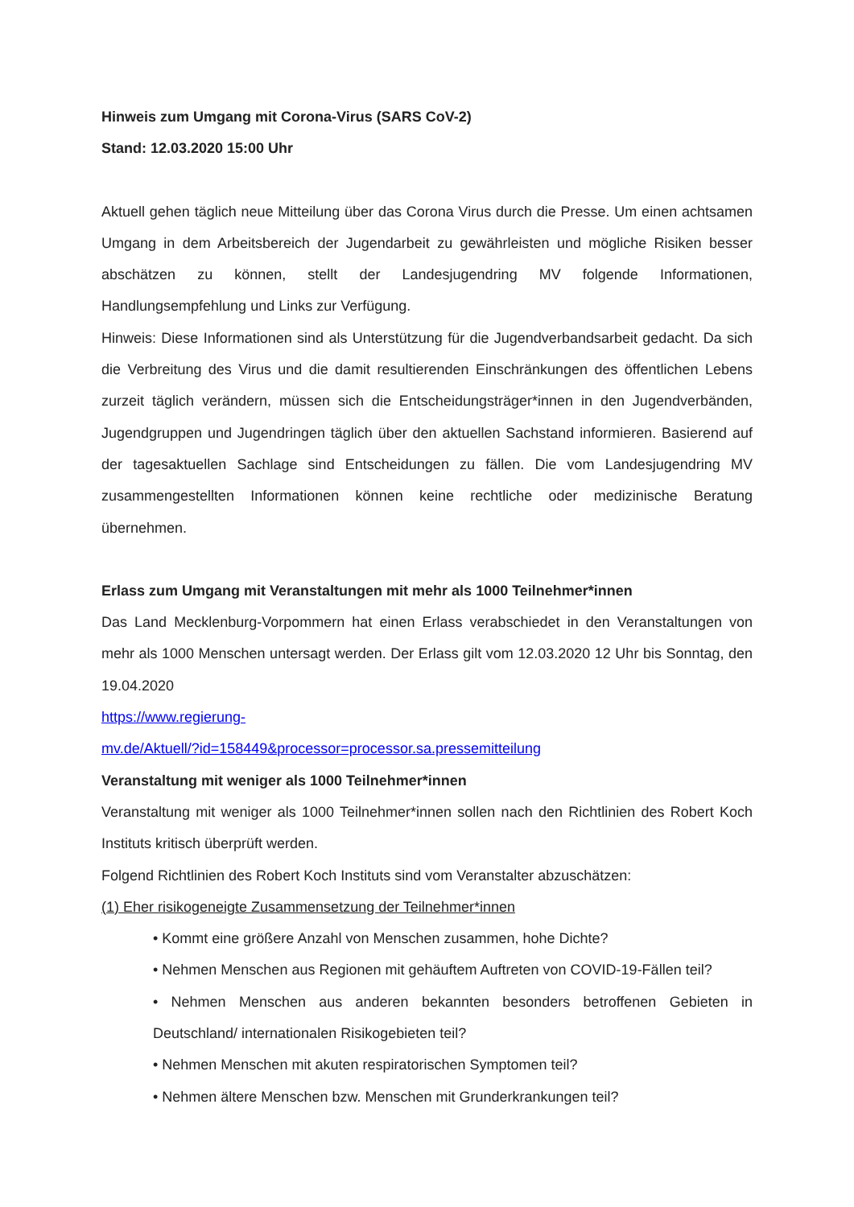Hinweis zum Umgang mit Corona-Virus (SARS CoV-2)
Stand: 12.03.2020 15:00 Uhr
Aktuell gehen täglich neue Mitteilung über das Corona Virus durch die Presse. Um einen achtsamen Umgang in dem Arbeitsbereich der Jugendarbeit zu gewährleisten und mögliche Risiken besser abschätzen zu können, stellt der Landesjugendring MV folgende Informationen, Handlungsempfehlung und Links zur Verfügung.
Hinweis: Diese Informationen sind als Unterstützung für die Jugendverbandsarbeit gedacht. Da sich die Verbreitung des Virus und die damit resultierenden Einschränkungen des öffentlichen Lebens zurzeit täglich verändern, müssen sich die Entscheidungsträger*innen in den Jugendverbänden, Jugendgruppen und Jugendringen täglich über den aktuellen Sachstand informieren. Basierend auf der tagesaktuellen Sachlage sind Entscheidungen zu fällen. Die vom Landesjugendring MV zusammengestellten Informationen können keine rechtliche oder medizinische Beratung übernehmen.
Erlass zum Umgang mit Veranstaltungen mit mehr als 1000 Teilnehmer*innen
Das Land Mecklenburg-Vorpommern hat einen Erlass verabschiedet in den Veranstaltungen von mehr als 1000 Menschen untersagt werden. Der Erlass gilt vom 12.03.2020 12 Uhr bis Sonntag, den 19.04.2020
https://www.regierung-
mv.de/Aktuell/?id=158449&processor=processor.sa.pressemitteilung
Veranstaltung mit weniger als 1000 Teilnehmer*innen
Veranstaltung mit weniger als 1000 Teilnehmer*innen sollen nach den Richtlinien des Robert Koch Instituts kritisch überprüft werden.
Folgend Richtlinien des Robert Koch Instituts sind vom Veranstalter abzuschätzen:
(1) Eher risikogeneigte Zusammensetzung der Teilnehmer*innen
• Kommt eine größere Anzahl von Menschen zusammen, hohe Dichte?
• Nehmen Menschen aus Regionen mit gehäuftem Auftreten von COVID-19-Fällen teil?
• Nehmen Menschen aus anderen bekannten besonders betroffenen Gebieten in Deutschland/ internationalen Risikogebieten teil?
• Nehmen Menschen mit akuten respiratorischen Symptomen teil?
• Nehmen ältere Menschen bzw. Menschen mit Grunderkrankungen teil?